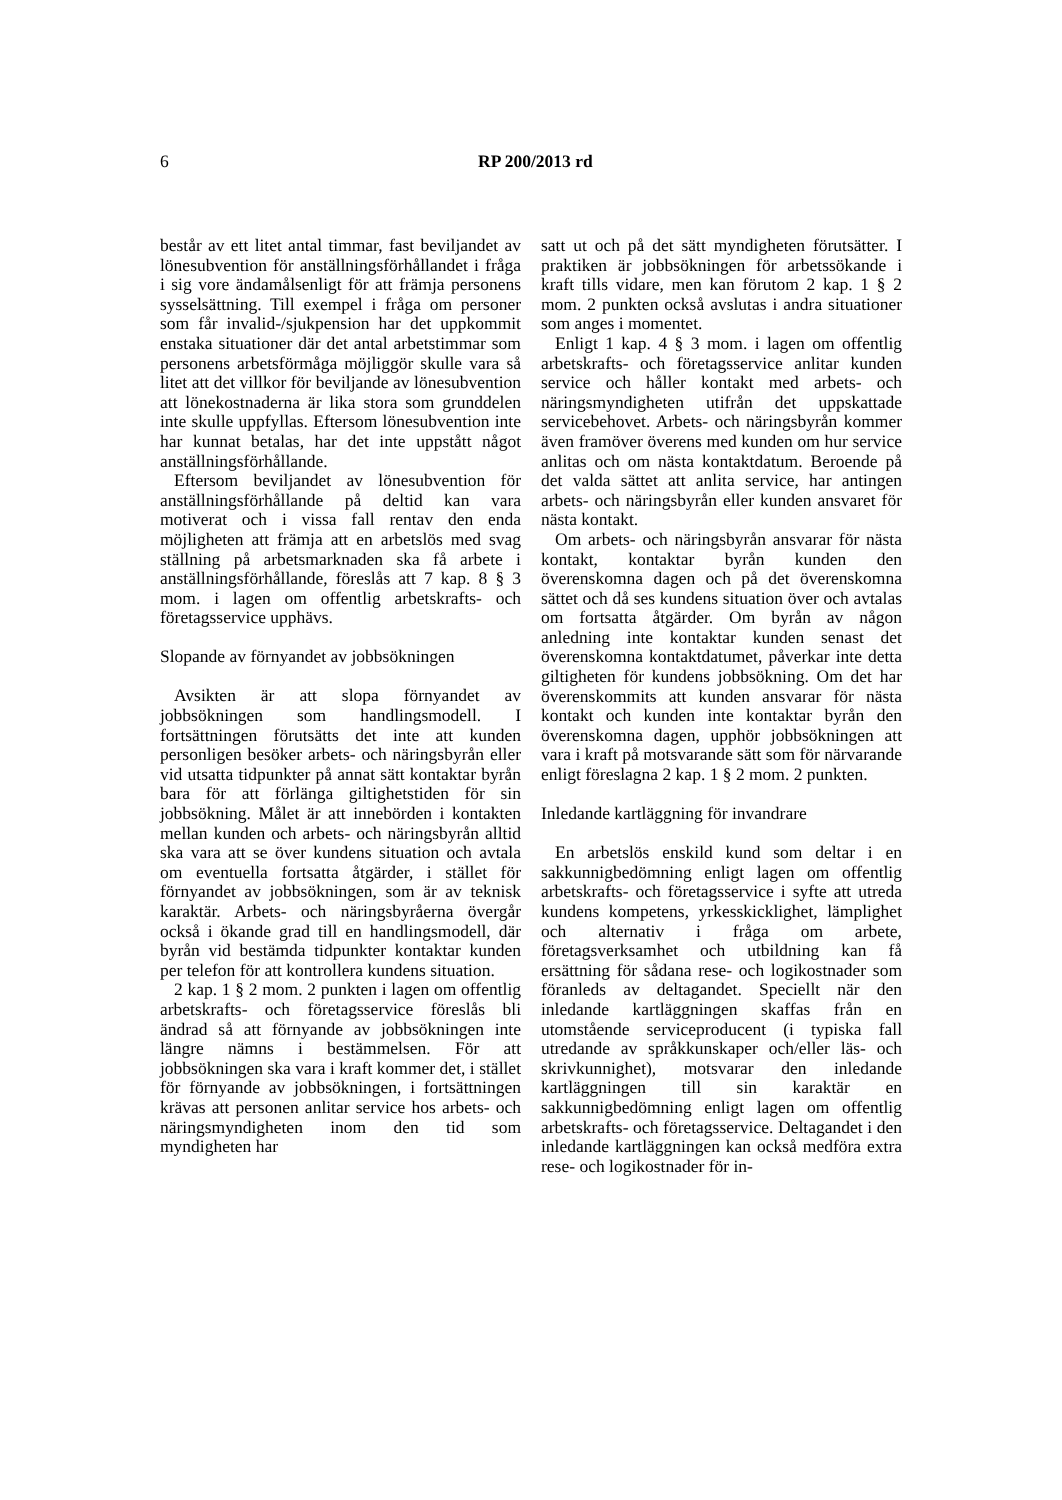6
RP 200/2013 rd
består av ett litet antal timmar, fast beviljandet av lönesubvention för anställningsförhållandet i fråga i sig vore ändamålsenligt för att främja personens sysselsättning. Till exempel i fråga om personer som får invalid-/sjukpension har det uppkommit enstaka situationer där det antal arbetstimmar som personens arbetsförmåga möjliggör skulle vara så litet att det villkor för beviljande av lönesubvention att lönekostnaderna är lika stora som grunddelen inte skulle uppfyllas. Eftersom lönesubvention inte har kunnat betalas, har det inte uppstått något anställningsförhållande.
Eftersom beviljandet av lönesubvention för anställningsförhållande på deltid kan vara motiverat och i vissa fall rentav den enda möjligheten att främja att en arbetslös med svag ställning på arbetsmarknaden ska få arbete i anställningsförhållande, föreslås att 7 kap. 8 § 3 mom. i lagen om offentlig arbetskrafts- och företagsservice upphävs.
Slopande av förnyandet av jobbsökningen
Avsikten är att slopa förnyandet av jobbsökningen som handlingsmodell. I fortsättningen förutsätts det inte att kunden personligen besöker arbets- och näringsbyrån eller vid utsatta tidpunkter på annat sätt kontaktar byrån bara för att förlänga giltighetstiden för sin jobbsökning. Målet är att innebörden i kontakten mellan kunden och arbets- och näringsbyrån alltid ska vara att se över kundens situation och avtala om eventuella fortsatta åtgärder, i stället för förnyandet av jobbsökningen, som är av teknisk karaktär. Arbets- och näringsbyråerna övergår också i ökande grad till en handlingsmodell, där byrån vid bestämda tidpunkter kontaktar kunden per telefon för att kontrollera kundens situation.
2 kap. 1 § 2 mom. 2 punkten i lagen om offentlig arbetskrafts- och företagsservice föreslås bli ändrad så att förnyande av jobbsökningen inte längre nämns i bestämmelsen. För att jobbsökningen ska vara i kraft kommer det, i stället för förnyande av jobbsökningen, i fortsättningen krävas att personen anlitar service hos arbets- och näringsmyndigheten inom den tid som myndigheten har
satt ut och på det sätt myndigheten förutsätter. I praktiken är jobbsökningen för arbetssökande i kraft tills vidare, men kan förutom 2 kap. 1 § 2 mom. 2 punkten också avslutas i andra situationer som anges i momentet.
Enligt 1 kap. 4 § 3 mom. i lagen om offentlig arbetskrafts- och företagsservice anlitar kunden service och håller kontakt med arbets- och näringsmyndigheten utifrån det uppskattade servicebehovet. Arbets- och näringsbyrån kommer även framöver överens med kunden om hur service anlitas och om nästa kontaktdatum. Beroende på det valda sättet att anlita service, har antingen arbets- och näringsbyrån eller kunden ansvaret för nästa kontakt.
Om arbets- och näringsbyrån ansvarar för nästa kontakt, kontaktar byrån kunden den överenskomna dagen och på det överenskomna sättet och då ses kundens situation över och avtalas om fortsatta åtgärder. Om byrån av någon anledning inte kontaktar kunden senast det överenskomna kontaktdatumet, påverkar inte detta giltigheten för kundens jobbsökning. Om det har överenskommits att kunden ansvarar för nästa kontakt och kunden inte kontaktar byrån den överenskomna dagen, upphör jobbsökningen att vara i kraft på motsvarande sätt som för närvarande enligt föreslagna 2 kap. 1 § 2 mom. 2 punkten.
Inledande kartläggning för invandrare
En arbetslös enskild kund som deltar i en sakkunnigbedömning enligt lagen om offentlig arbetskrafts- och företagsservice i syfte att utreda kundens kompetens, yrkesskicklighet, lämplighet och alternativ i fråga om arbete, företagsverksamhet och utbildning kan få ersättning för sådana rese- och logikostnader som föranleds av deltagandet. Speciellt när den inledande kartläggningen skaffas från en utomstående serviceproducent (i typiska fall utredande av språkkunskaper och/eller läs- och skrivkunnighet), motsvarar den inledande kartläggningen till sin karaktär en sakkunnigbedömning enligt lagen om offentlig arbetskrafts- och företagsservice. Deltagandet i den inledande kartläggningen kan också medföra extra rese- och logikostnader för in-